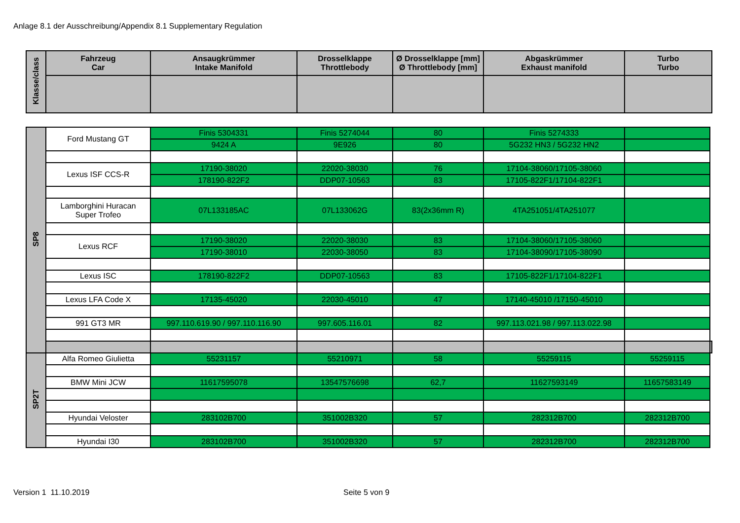Anlage 8.1 der Ausschreibung/Appendix 8.1 Supplementary Regulation
| Klasse/class | Fahrzeug Car | Ansaugkrümmer Intake Manifold | Drosselklappe Throttlebody | Ø Drosselklappe [mm] Ø Throttlebody [mm] | Abgaskrümmer Exhaust manifold | Turbo Turbo |
| --- | --- | --- | --- | --- | --- | --- |
| SP8 | Ford Mustang GT | Finis 5304331 | Finis 5274044 | 80 | Finis 5274333 | | |
| | | 9424 A | 9E926 | 80 | 5G232 HN3 / 5G232 HN2 | | |
| | Lexus ISF CCS-R | 17190-38020 | 22020-38030 | 76 | 17104-38060/17105-38060 | | |
| | | 178190-822F2 | DDP07-10563 | 83 | 17105-822F1/17104-822F1 | | |
| | Lamborghini Huracan Super Trofeo | 07L133185AC | 07L133062G | 83(2x36mm R) | 4TA251051/4TA251077 | | |
| | Lexus RCF | 17190-38020 | 22020-38030 | 83 | 17104-38060/17105-38060 | | |
| | | 17190-38010 | 22030-38050 | 83 | 17104-38090/17105-38090 | | |
| | Lexus ISC | 178190-822F2 | DDP07-10563 | 83 | 17105-822F1/17104-822F1 | | |
| | Lexus LFA Code X | 17135-45020 | 22030-45010 | 47 | 17140-45010 /17150-45010 | | |
| | 991 GT3 MR | 997.110.619.90 / 997.110.116.90 | 997.605.116.01 | 82 | 997.113.021.98 / 997.113.022.98 | | |
| SP2T | Alfa Romeo Giulietta | 55231157 | 55210971 | 58 | 55259115 | 55259115 | |
| | BMW Mini JCW | 11617595078 | 13547576698 | 62,7 | 11627593149 | 11657583149 | |
| | Hyundai Veloster | 283102B700 | 351002B320 | 57 | 282312B700 | 282312B700 | |
| | Hyundai I30 | 283102B700 | 351002B320 | 57 | 282312B700 | 282312B700 | |
Version 1 11.10.2019 Seite 5 von 9